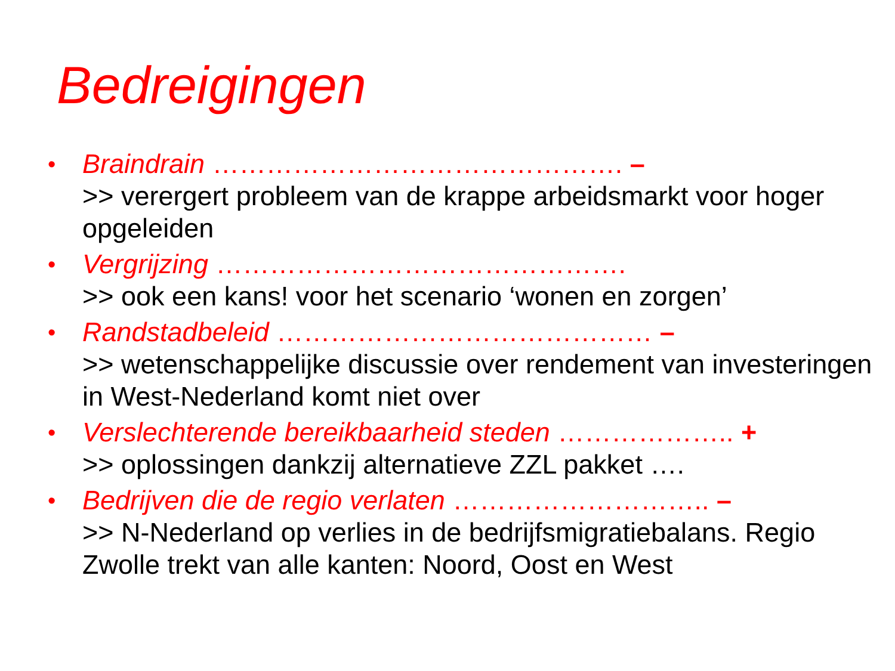Bedreigingen
• Braindrain ………………………………………. –
>> verergert probleem van de krappe arbeidsmarkt voor hoger opgeleiden
• Vergrijzing ……………………………………….
>> ook een kans! voor het scenario ‘wonen en zorgen’
• Randstadbeleid …………………………………… –
>> wetenschappelijke discussie over rendement van investeringen in West-Nederland komt niet over
• Verslechterende bereikbaarheid steden ……………….. +
>> oplossingen dankzij alternatieve ZZL pakket ….
• Bedrijven die de regio verlaten ……………………….. –
>> N-Nederland op verlies in de bedrijfsmigratiebalans. Regio Zwolle trekt van alle kanten: Noord, Oost en West